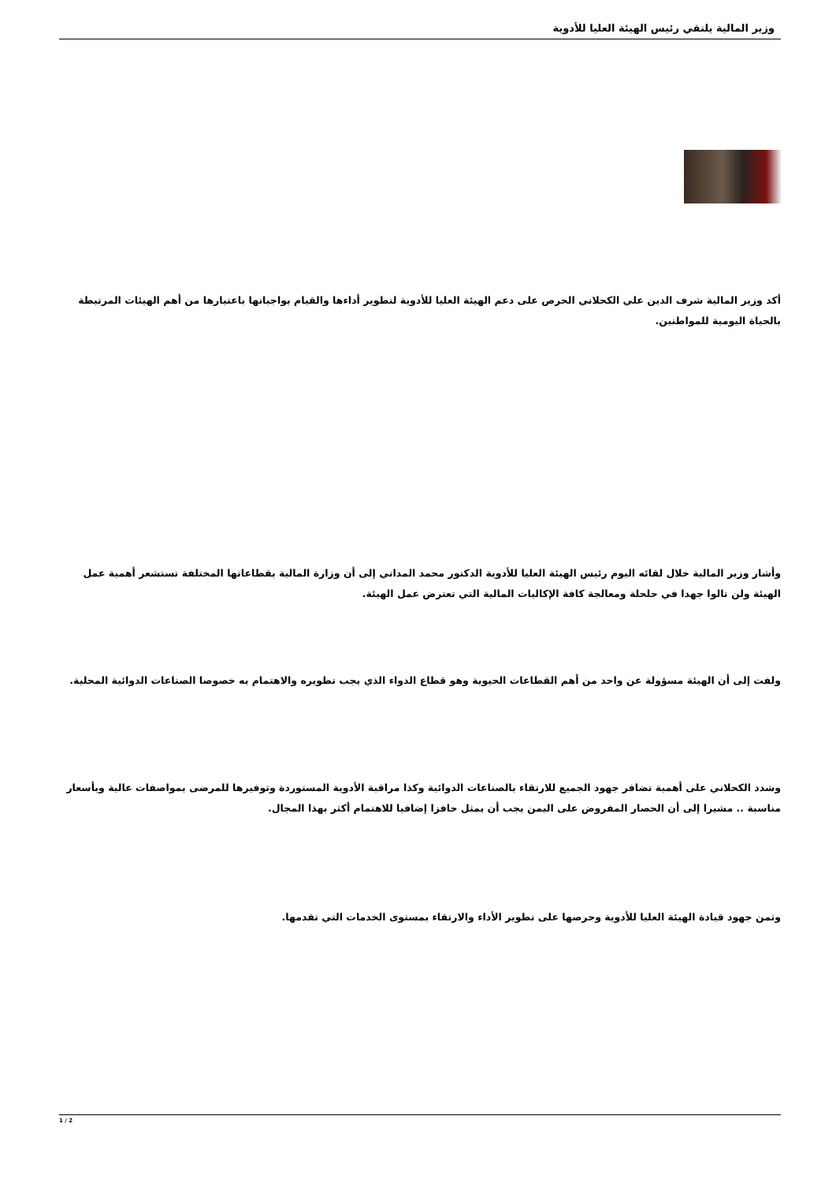وزير المالية يلتقي رئيس الهيئة العليا للأدوية
أكد وزير المالية شرف الدين علي الكحلاني الحرص على دعم الهيئة العليا للأدوية لتطوير أداءها والقيام بواجباتها باعتبارها من أهم الهيئات المرتبطة بالحياة اليومية للمواطنين.
وأشار وزير المالية خلال لقائه اليوم رئيس الهيئة العليا للأدوية الدكتور محمد المداني إلى أن وزارة المالية بقطاعاتها المختلفة تستشعر أهمية عمل الهيئة ولن تالوا جهدا في حلحلة ومعالجة كافة الإكاليات المالية التي تعترض عمل الهيئة.
ولفت إلى أن الهيئة مسؤولة عن واحد من أهم القطاعات الحيوية وهو قطاع الدواء الذي يجب تطويره والاهتمام به خصوصا الصناعات الدوائية المحلية.
وشدد الكحلاني على أهمية تضافر جهود الجميع للارتقاء بالصناعات الدوائية وكذا مراقبة الأدوية المستوردة وتوفيرها للمرضى بمواصفات عالية وبأسعار مناسبة .. مشيرا إلى أن الحصار المفروض على اليمن يجب أن يمثل حافزا إضافيا للاهتمام أكثر بهذا المجال.
وثمن جهود قيادة الهيئة العليا للأدوية وحرصها على تطوير الأداء والارتقاء بمستوى الخدمات التي تقدمها.
1 / 2